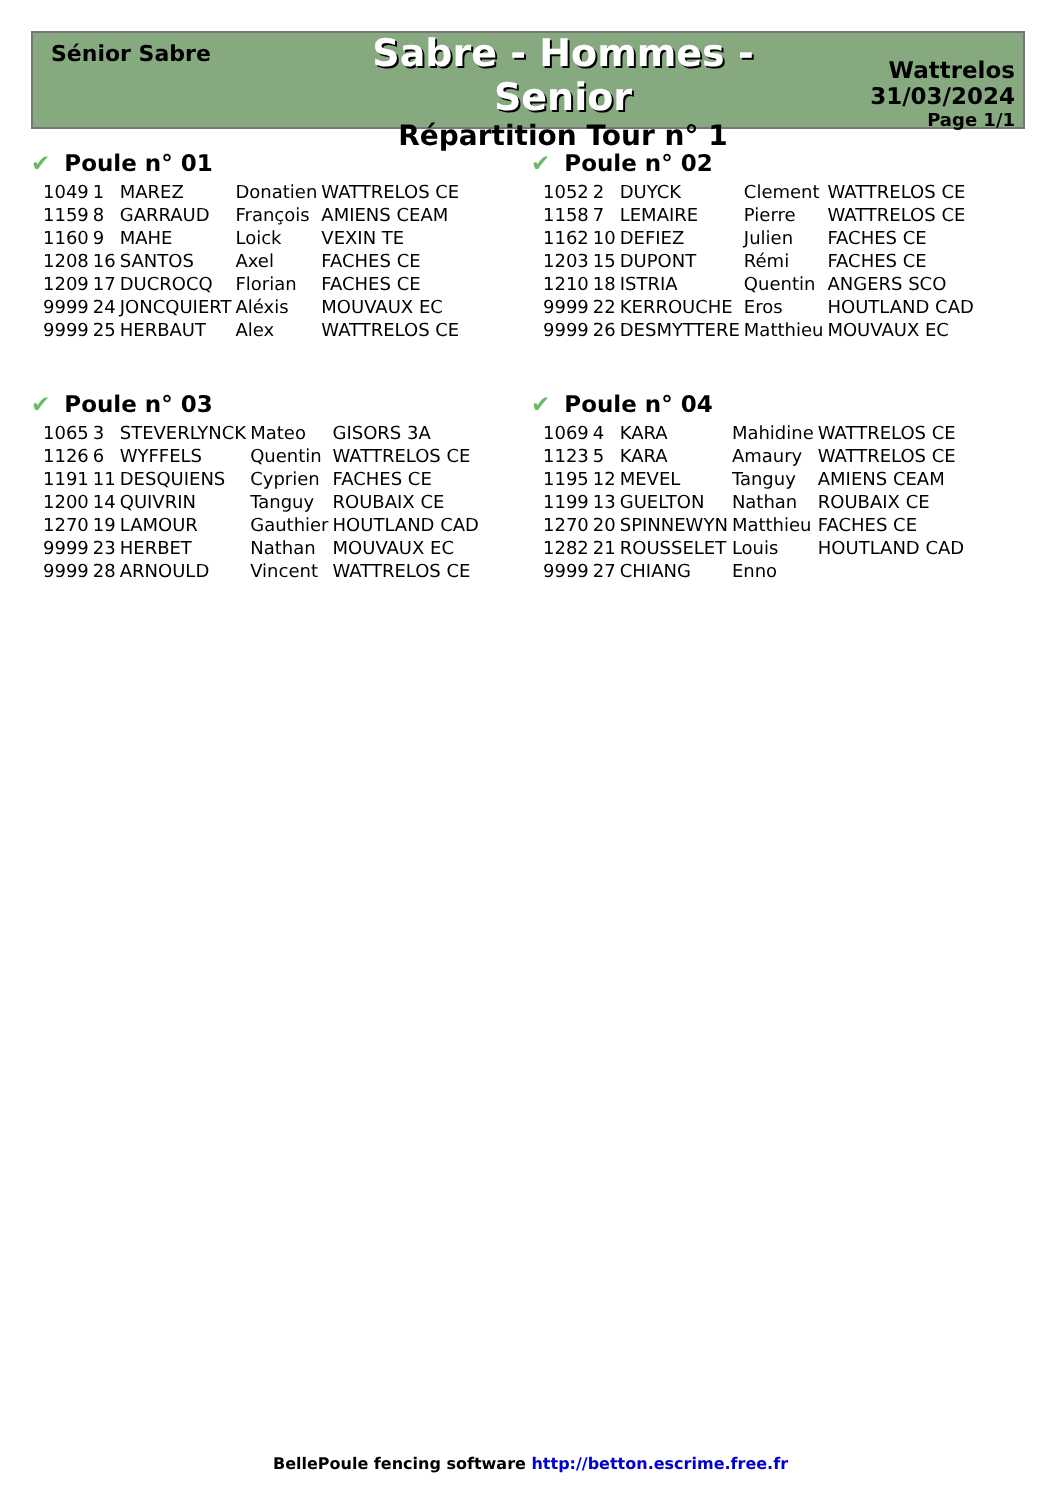Sénior Sabre
Sabre - Hommes - Senior
Répartition Tour n° 1
Wattrelos
31/03/2024
Page 1/1
✔ Poule n° 01
| 1049 | 1 | MAREZ | Donatien | WATTRELOS CE |
| 1159 | 8 | GARRAUD | François | AMIENS CEAM |
| 1160 | 9 | MAHE | Loick | VEXIN TE |
| 1208 | 16 | SANTOS | Axel | FACHES CE |
| 1209 | 17 | DUCROCQ | Florian | FACHES CE |
| 9999 | 24 | JONCQUIERT | Aléxis | MOUVAUX EC |
| 9999 | 25 | HERBAUT | Alex | WATTRELOS CE |
✔ Poule n° 02
| 1052 | 2 | DUYCK | Clement | WATTRELOS CE |
| 1158 | 7 | LEMAIRE | Pierre | WATTRELOS CE |
| 1162 | 10 | DEFIEZ | Julien | FACHES CE |
| 1203 | 15 | DUPONT | Rémi | FACHES CE |
| 1210 | 18 | ISTRIA | Quentin | ANGERS SCO |
| 9999 | 22 | KERROUCHE | Eros | HOUTLAND CAD |
| 9999 | 26 | DESMYTTERE | Matthieu | MOUVAUX EC |
✔ Poule n° 03
| 1065 | 3 | STEVERLYNCK | Mateo | GISORS 3A |
| 1126 | 6 | WYFFELS | Quentin | WATTRELOS CE |
| 1191 | 11 | DESQUIENS | Cyprien | FACHES CE |
| 1200 | 14 | QUIVRIN | Tanguy | ROUBAIX CE |
| 1270 | 19 | LAMOUR | Gauthier | HOUTLAND CAD |
| 9999 | 23 | HERBET | Nathan | MOUVAUX EC |
| 9999 | 28 | ARNOULD | Vincent | WATTRELOS CE |
✔ Poule n° 04
| 1069 | 4 | KARA | Mahidine | WATTRELOS CE |
| 1123 | 5 | KARA | Amaury | WATTRELOS CE |
| 1195 | 12 | MEVEL | Tanguy | AMIENS CEAM |
| 1199 | 13 | GUELTON | Nathan | ROUBAIX CE |
| 1270 | 20 | SPINNEWYN | Matthieu | FACHES CE |
| 1282 | 21 | ROUSSELET | Louis | HOUTLAND CAD |
| 9999 | 27 | CHIANG | Enno | |
BellePoule fencing software http://betton.escrime.free.fr